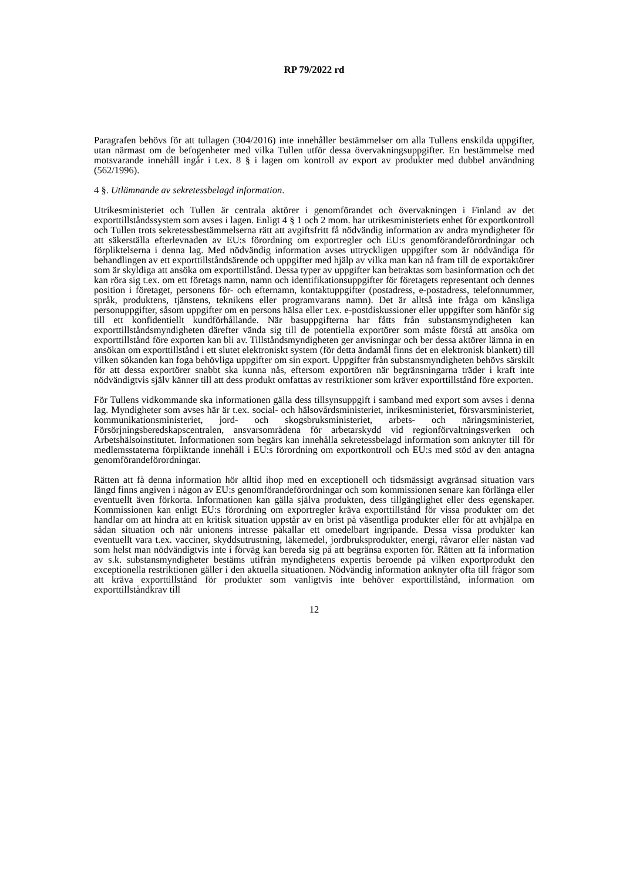RP 79/2022 rd
Paragrafen behövs för att tullagen (304/2016) inte innehåller bestämmelser om alla Tullens enskilda uppgifter, utan närmast om de befogenheter med vilka Tullen utför dessa övervakningsuppgifter. En bestämmelse med motsvarande innehåll ingår i t.ex. 8 § i lagen om kontroll av export av produkter med dubbel användning (562/1996).
4 §. Utlämnande av sekretessbelagd information.
Utrikesministeriet och Tullen är centrala aktörer i genomförandet och övervakningen i Finland av det exporttillståndssystem som avses i lagen. Enligt 4 § 1 och 2 mom. har utrikesministeriets enhet för exportkontroll och Tullen trots sekretessbestämmelserna rätt att avgiftsfritt få nödvändig information av andra myndigheter för att säkerställa efterlevnaden av EU:s förordning om exportregler och EU:s genomförandeförordningar och förpliktelserna i denna lag. Med nödvändig information avses uttryckligen uppgifter som är nödvändiga för behandlingen av ett exporttillståndsärende och uppgifter med hjälp av vilka man kan nå fram till de exportaktörer som är skyldiga att ansöka om exporttillstånd. Dessa typer av uppgifter kan betraktas som basinformation och det kan röra sig t.ex. om ett företags namn, namn och identifikationsuppgifter för företagets representant och dennes position i företaget, personens för- och efternamn, kontaktuppgifter (postadress, e-postadress, telefonnummer, språk, produktens, tjänstens, teknikens eller programvarans namn). Det är alltså inte fråga om känsliga personuppgifter, såsom uppgifter om en persons hälsa eller t.ex. e-postdiskussioner eller uppgifter som hänför sig till ett konfidentiellt kundförhållande. När basuppgifterna har fåtts från substansmyndigheten kan exporttillståndsmyndigheten därefter vända sig till de potentiella exportörer som måste förstå att ansöka om exporttillstånd före exporten kan bli av. Tillståndsmyndigheten ger anvisningar och ber dessa aktörer lämna in en ansökan om exporttillstånd i ett slutet elektroniskt system (för detta ändamål finns det en elektronisk blankett) till vilken sökanden kan foga behövliga uppgifter om sin export. Uppgifter från substansmyndigheten behövs särskilt för att dessa exportörer snabbt ska kunna nås, eftersom exportören när begränsningarna träder i kraft inte nödvändigtvis själv känner till att dess produkt omfattas av restriktioner som kräver exporttillstånd före exporten.
För Tullens vidkommande ska informationen gälla dess tillsynsuppgift i samband med export som avses i denna lag. Myndigheter som avses här är t.ex. social- och hälsovårdsministeriet, inrikesministeriet, försvarsministeriet, kommunikationsministeriet, jord- och skogsbruksministeriet, arbets- och näringsministeriet, Försörjningsberedskapscentralen, ansvarsområdena för arbetarskydd vid regionförvaltningsverken och Arbetshälsoinstitutet. Informationen som begärs kan innehålla sekretessbelagd information som anknyter till för medlemsstaterna förpliktande innehåll i EU:s förordning om exportkontroll och EU:s med stöd av den antagna genomförandeförordningar.
Rätten att få denna information hör alltid ihop med en exceptionell och tidsmässigt avgränsad situation vars längd finns angiven i någon av EU:s genomförandeförordningar och som kommissionen senare kan förlänga eller eventuellt även förkorta. Informationen kan gälla själva produkten, dess tillgänglighet eller dess egenskaper. Kommissionen kan enligt EU:s förordning om exportregler kräva exporttillstånd för vissa produkter om det handlar om att hindra att en kritisk situation uppstår av en brist på väsentliga produkter eller för att avhjälpa en sådan situation och när unionens intresse påkallar ett omedelbart ingripande. Dessa vissa produkter kan eventuellt vara t.ex. vacciner, skyddsutrustning, läkemedel, jordbruksprodukter, energi, råvaror eller nästan vad som helst man nödvändigtvis inte i förväg kan bereda sig på att begränsa exporten för. Rätten att få information av s.k. substansmyndigheter bestäms utifrån myndighetens expertis beroende på vilken exportprodukt den exceptionella restriktionen gäller i den aktuella situationen. Nödvändig information anknyter ofta till frågor som att kräva exporttillstånd för produkter som vanligtvis inte behöver exporttillstånd, information om exporttillståndkrav till
12